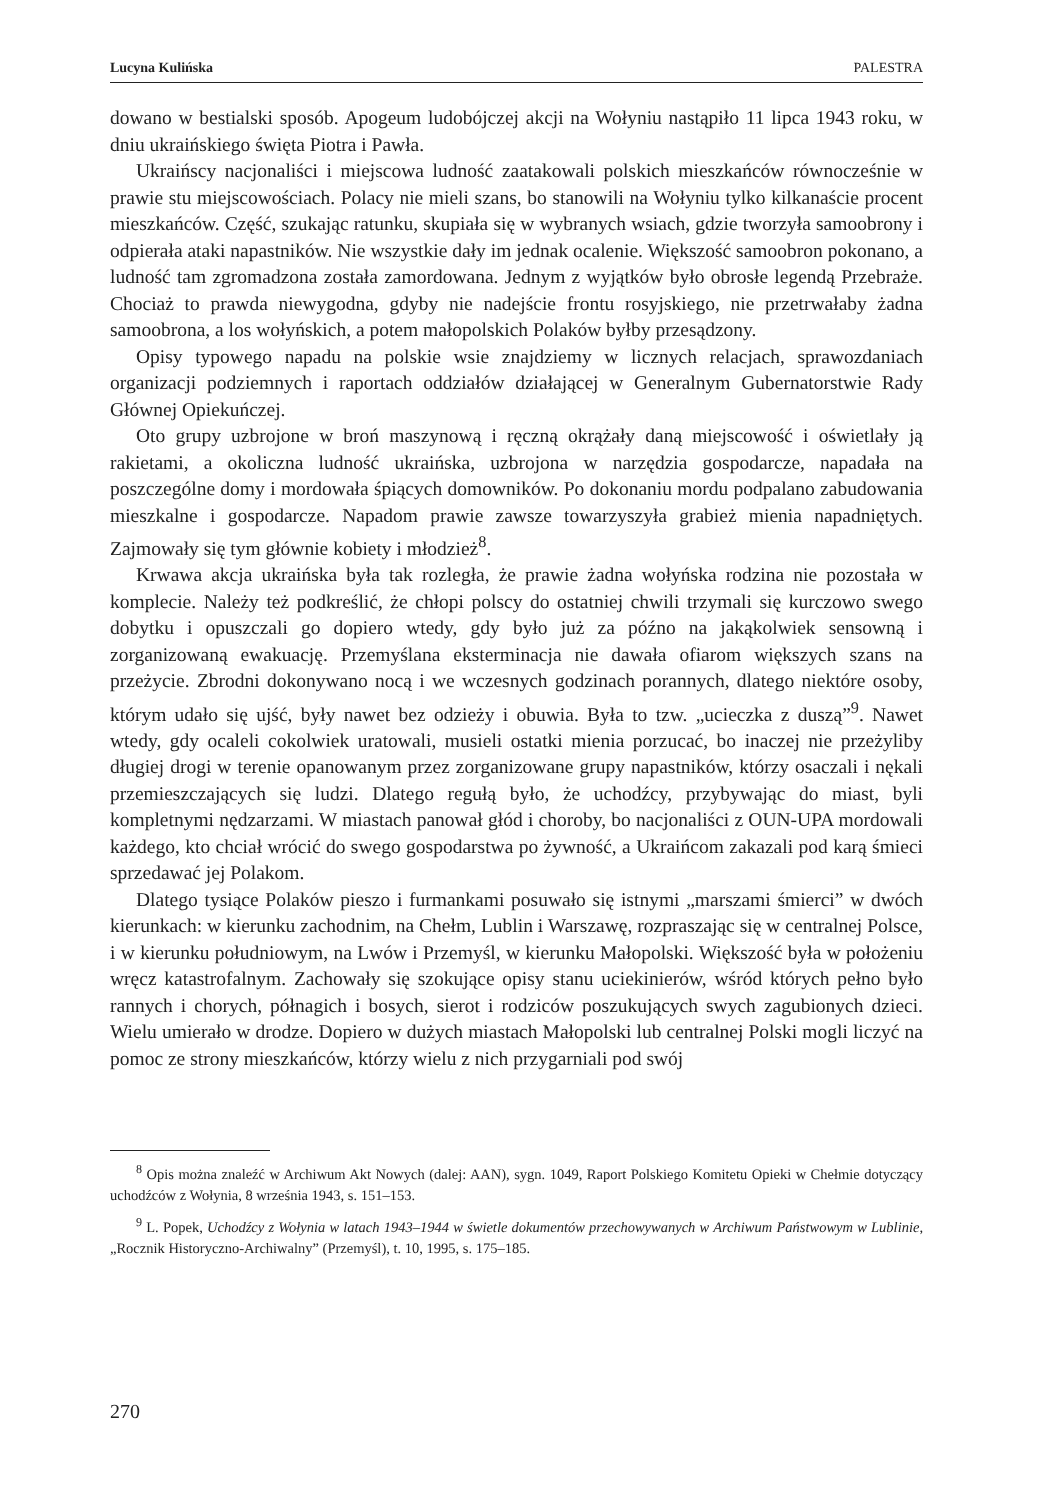Lucyna Kulińska PALESTRA
dowano w bestialski sposób. Apogeum ludobójczej akcji na Wołyniu nastąpiło 11 lipca 1943 roku, w dniu ukraińskiego święta Piotra i Pawła.
Ukraińscy nacjonaliści i miejscowa ludność zaatakowali polskich mieszkańców równocześnie w prawie stu miejscowościach. Polacy nie mieli szans, bo stanowili na Wołyniu tylko kilkanaście procent mieszkańców. Część, szukając ratunku, skupiała się w wybranych wsiach, gdzie tworzyła samoobrony i odpierała ataki napastników. Nie wszystkie dały im jednak ocalenie. Większość samoobron pokonano, a ludność tam zgromadzona została zamordowana. Jednym z wyjątków było obrosłe legendą Przebraże. Chociaż to prawda niewygodna, gdyby nie nadejście frontu rosyjskiego, nie przetrwałaby żadna samoobrona, a los wołyńskich, a potem małopolskich Polaków byłby przesądzony.
Opisy typowego napadu na polskie wsie znajdziemy w licznych relacjach, sprawozdaniach organizacji podziemnych i raportach oddziałów działającej w Generalnym Gubernatorstwie Rady Głównej Opiekuńczej.
Oto grupy uzbrojone w broń maszynową i ręczną okrążały daną miejscowość i oświetlały ją rakietami, a okoliczna ludność ukraińska, uzbrojona w narzędzia gospodarcze, napadała na poszczególne domy i mordowała śpiących domowników. Po dokonaniu mordu podpalano zabudowania mieszkalne i gospodarcze. Napadom prawie zawsze towarzyszyła grabież mienia napadniętych. Zajmowały się tym głównie kobiety i młodzież<sup>8</sup>.
Krwawa akcja ukraińska była tak rozległa, że prawie żadna wołyńska rodzina nie pozostała w komplecie. Należy też podkreślić, że chłopi polscy do ostatniej chwili trzymali się kurczowo swego dobytku i opuszczali go dopiero wtedy, gdy było już za późno na jakąkolwiek sensowną i zorganizowaną ewakuację. Przemyślana eksterminacja nie dawała ofiarom większych szans na przeżycie. Zbrodni dokonywano nocą i we wczesnych godzinach porannych, dlatego niektóre osoby, którym udało się ujść, były nawet bez odzieży i obuwia. Była to tzw. „ucieczka z duszą”<sup>9</sup>. Nawet wtedy, gdy ocaleli cokolwiek uratowali, musieli ostatki mienia porzucać, bo inaczej nie przeżyliby długiej drogi w terenie opanowanym przez zorganizowane grupy napastników, którzy osaczali i nękali przemieszczających się ludzi. Dlatego regułą było, że uchodźcy, przybywając do miast, byli kompletnymi nędzarzami. W miastach panował głód i choroby, bo nacjonaliści z OUN-UPA mordowali każdego, kto chciał wrócić do swego gospodarstwa po żywność, a Ukraińcom zakazali pod karą śmieci sprzedawać jej Polakom.
Dlatego tysiące Polaków pieszo i furmankami posuwało się istnymi „marszami śmierci” w dwóch kierunkach: w kierunku zachodnim, na Chełm, Lublin i Warszawę, rozpraszając się w centralnej Polsce, i w kierunku południowym, na Lwów i Przemyśl, w kierunku Małopolski. Większość była w położeniu wręcz katastrofalnym. Zachowały się szokujące opisy stanu uciekinierów, wśród których pełno było rannych i chorych, półnagich i bosych, sierot i rodziców poszukujących swych zagubionych dzieci. Wielu umierało w drodze. Dopiero w dużych miastach Małopolski lub centralnej Polski mogli liczyć na pomoc ze strony mieszkańców, którzy wielu z nich przygarniali pod swój
<sup>8</sup> Opis można znaleźć w Archiwum Akt Nowych (dalej: AAN), sygn. 1049, Raport Polskiego Komitetu Opieki w Chełmie dotyczący uchodźców z Wołynia, 8 września 1943, s. 151–153.
<sup>9</sup> L. Popek, Uchodźcy z Wołynia w latach 1943–1944 w świetle dokumentów przechowywanych w Archiwum Państwowym w Lublinie, „Rocznik Historyczno-Archiwalny” (Przemyśl), t. 10, 1995, s. 175–185.
270